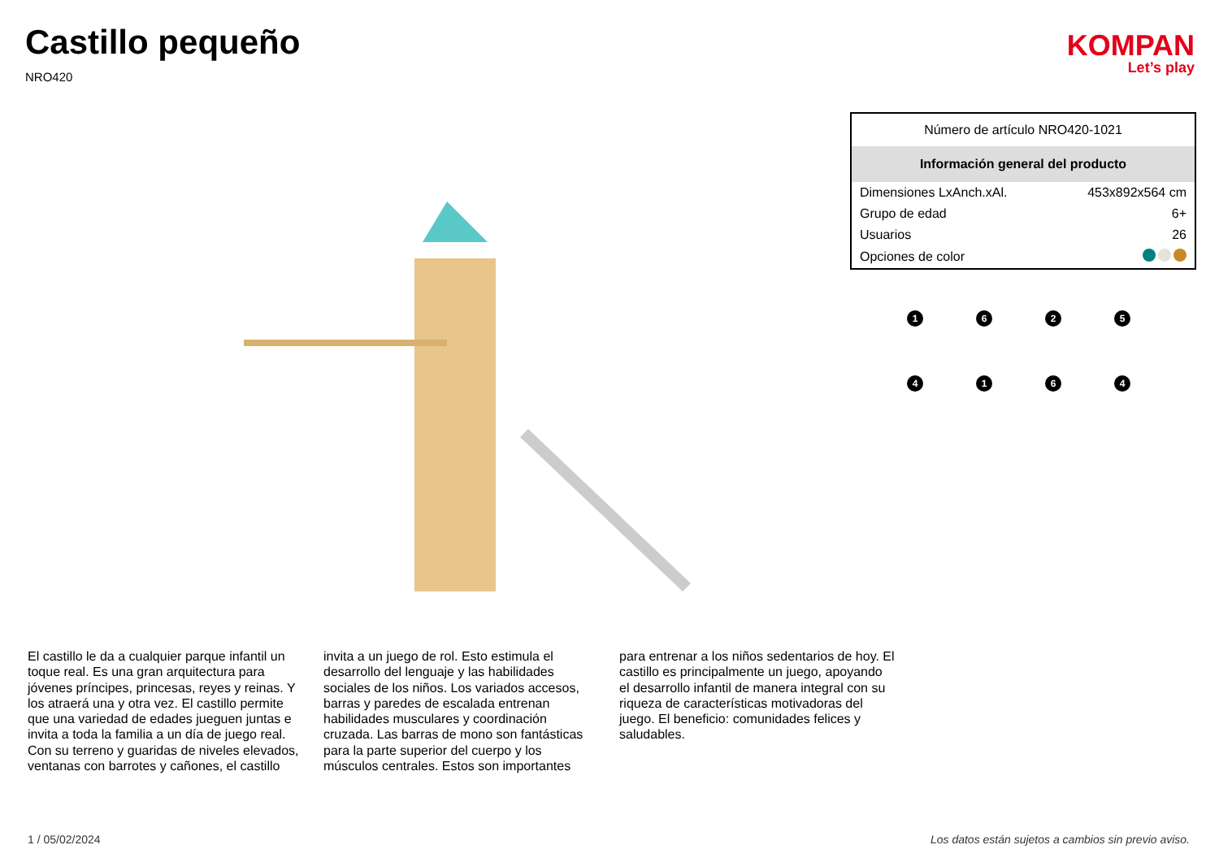Castillo pequeño
NRO420
KOMPAN
Let’s play
| Número de artículo NRO420-1021 | |
| Información general del producto | |
| Dimensiones LxAnch.xAl. | 453x892x564 cm |
| Grupo de edad | 6+ |
| Usuarios | 26 |
| Opciones de color | |
1
6
2
5
4
1
6
4
El castillo le da a cualquier parque infantil un toque real. Es una gran arquitectura para jóvenes príncipes, princesas, reyes y reinas. Y los atraerá una y otra vez. El castillo permite que una variedad de edades jueguen juntas e invita a toda la familia a un día de juego real. Con su terreno y guaridas de niveles elevados, ventanas con barrotes y cañones, el castillo
invita a un juego de rol. Esto estimula el desarrollo del lenguaje y las habilidades sociales de los niños. Los variados accesos, barras y paredes de escalada entrenan habilidades musculares y coordinación cruzada. Las barras de mono son fantásticas para la parte superior del cuerpo y los músculos centrales. Estos son importantes
para entrenar a los niños sedentarios de hoy. El castillo es principalmente un juego, apoyando el desarrollo infantil de manera integral con su riqueza de características motivadoras del juego. El beneficio: comunidades felices y saludables.
1 / 05/02/2024 Los datos están sujetos a cambios sin previo aviso.